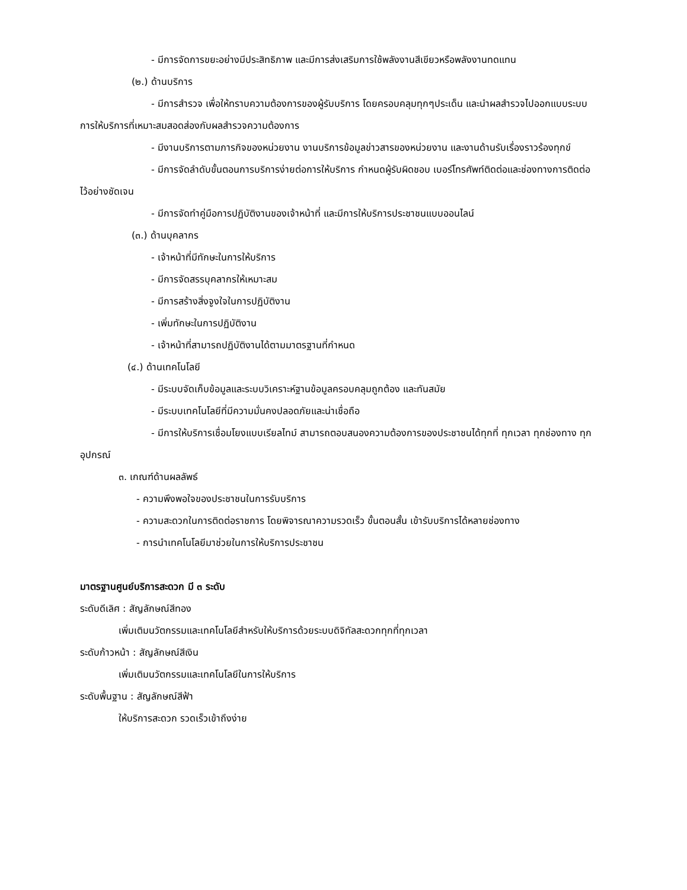- มีการจัดการขยะอย่างมีประสิทธิภาพ และมีการส่งเสริมการใช้พลังงานสีเขียวหรือพลังงานทดแทน
(๒.) ด้านบริการ
- มีการสำรวจ เพื่อให้ทราบความต้องการของผู้รับบริการ โดยครอบคลุมทุกๆประเด็น และนำผลสำรวจไปออกแบบระบบการให้บริการที่เหมาะสมสอดส่องกับผลสำรวจความต้องการ
- มีงานบริการตามภารกิจของหน่วยงาน งานบริการข้อมูลข่าวสารของหน่วยงาน และงานด้านรับเรื่องราวร้องทุกข์
- มีการจัดลำดับขั้นตอนการบริการง่ายต่อการให้บริการ กำหนดผู้รับผิดชอบ เบอร์โทรศัพท์ติดต่อและช่องทางการติดต่อไว้อย่างชัดเจน
- มีการจัดทำคู่มือการปฏิบัติงานของเจ้าหน้าที่ และมีการให้บริการประชาชนแบบออนไลน์
(๓.) ด้านบุคลากร
- เจ้าหน้าที่มีทักษะในการให้บริการ
- มีการจัดสรรบุคลากรให้เหมาะสม
- มีการสร้างสิ่งจูงใจในการปฏิบัติงาน
- เพิ่มทักษะในการปฏิบัติงาน
- เจ้าหน้าที่สามารถปฏิบัติงานได้ตามมาตรฐานที่กำหนด
(๔.) ด้านเทคโนโลยี
- มีระบบจัดเก็บข้อมูลและระบบวิเคราะห์ฐานข้อมูลครอบคลุมถูกต้อง และทันสมัย
- มีระบบเทคโนโลยีที่มีความมั่นคงปลอดภัยและน่าเชื่อถือ
- มีการให้บริการเชื่อมโยงแบบเรียลไทม์ สามารถตอบสนองความต้องการของประชาชนได้ทุกที่ ทุกเวลา ทุกช่องทาง ทุกอุปกรณ์
๓. เกณฑ์ด้านผลลัพธ์
- ความพึงพอใจของประชาชนในการรับบริการ
- ความสะดวกในการติดต่อราชการ โดยพิจารณาความรวดเร็ว ขั้นตอนสั้น เข้ารับบริการได้หลายช่องทาง
- การนำเทคโนโลยีมาช่วยในการให้บริการประชาชน
มาตรฐานศูนย์บริการสะดวก มี ๓ ระดับ
ระดับดีเลิศ : สัญลักษณ์สีทอง
เพิ่มเติมนวัตกรรมและเทคโนโลยีสำหรับให้บริการด้วยระบบดิจิทัลสะดวกทุกที่ทุกเวลา
ระดับก้าวหน้า : สัญลักษณ์สีเงิน
เพิ่มเติมนวัตกรรมและเทคโนโลยีในการให้บริการ
ระดับพื้นฐาน : สัญลักษณ์สีฟ้า
ให้บริการสะดวก รวดเร็วเข้าถึงง่าย